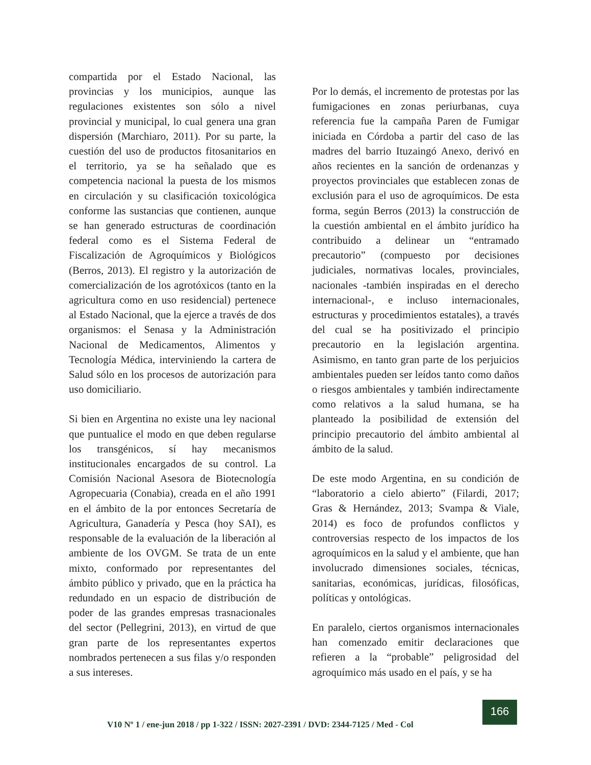compartida por el Estado Nacional, las provincias y los municipios, aunque las regulaciones existentes son sólo a nivel provincial y municipal, lo cual genera una gran dispersión (Marchiaro, 2011). Por su parte, la cuestión del uso de productos fitosanitarios en el territorio, ya se ha señalado que es competencia nacional la puesta de los mismos en circulación y su clasificación toxicológica conforme las sustancias que contienen, aunque se han generado estructuras de coordinación federal como es el Sistema Federal de Fiscalización de Agroquímicos y Biológicos (Berros, 2013). El registro y la autorización de comercialización de los agrotóxicos (tanto en la agricultura como en uso residencial) pertenece al Estado Nacional, que la ejerce a través de dos organismos: el Senasa y la Administración Nacional de Medicamentos, Alimentos y Tecnología Médica, interviniendo la cartera de Salud sólo en los procesos de autorización para uso domiciliario.
Si bien en Argentina no existe una ley nacional que puntualice el modo en que deben regularse los transgénicos, sí hay mecanismos institucionales encargados de su control. La Comisión Nacional Asesora de Biotecnología Agropecuaria (Conabia), creada en el año 1991 en el ámbito de la por entonces Secretaría de Agricultura, Ganadería y Pesca (hoy SAI), es responsable de la evaluación de la liberación al ambiente de los OVGM. Se trata de un ente mixto, conformado por representantes del ámbito público y privado, que en la práctica ha redundado en un espacio de distribución de poder de las grandes empresas trasnacionales del sector (Pellegrini, 2013), en virtud de que gran parte de los representantes expertos nombrados pertenecen a sus filas y/o responden a sus intereses.
Por lo demás, el incremento de protestas por las fumigaciones en zonas periurbanas, cuya referencia fue la campaña Paren de Fumigar iniciada en Córdoba a partir del caso de las madres del barrio Ituzaingó Anexo, derivó en años recientes en la sanción de ordenanzas y proyectos provinciales que establecen zonas de exclusión para el uso de agroquímicos. De esta forma, según Berros (2013) la construcción de la cuestión ambiental en el ámbito jurídico ha contribuido a delinear un “entramado precautorio” (compuesto por decisiones judiciales, normativas locales, provinciales, nacionales -también inspiradas en el derecho internacional-, e incluso internacionales, estructuras y procedimientos estatales), a través del cual se ha positivizado el principio precautorio en la legislación argentina. Asimismo, en tanto gran parte de los perjuicios ambientales pueden ser leídos tanto como daños o riesgos ambientales y también indirectamente como relativos a la salud humana, se ha planteado la posibilidad de extensión del principio precautorio del ámbito ambiental al ámbito de la salud.
De este modo Argentina, en su condición de “laboratorio a cielo abierto” (Filardi, 2017; Gras & Hernández, 2013; Svampa & Viale, 2014) es foco de profundos conflictos y controversias respecto de los impactos de los agroquímicos en la salud y el ambiente, que han involucrado dimensiones sociales, técnicas, sanitarias, económicas, jurídicas, filosóficas, políticas y ontológicas.
En paralelo, ciertos organismos internacionales han comenzado emitir declaraciones que refieren a la “probable” peligrosidad del agroquímico más usado en el país, y se ha
V10 Nº 1 / ene-jun 2018 / pp 1-322 / ISSN: 2027-2391 / DVD: 2344-7125 / Med - Col
166